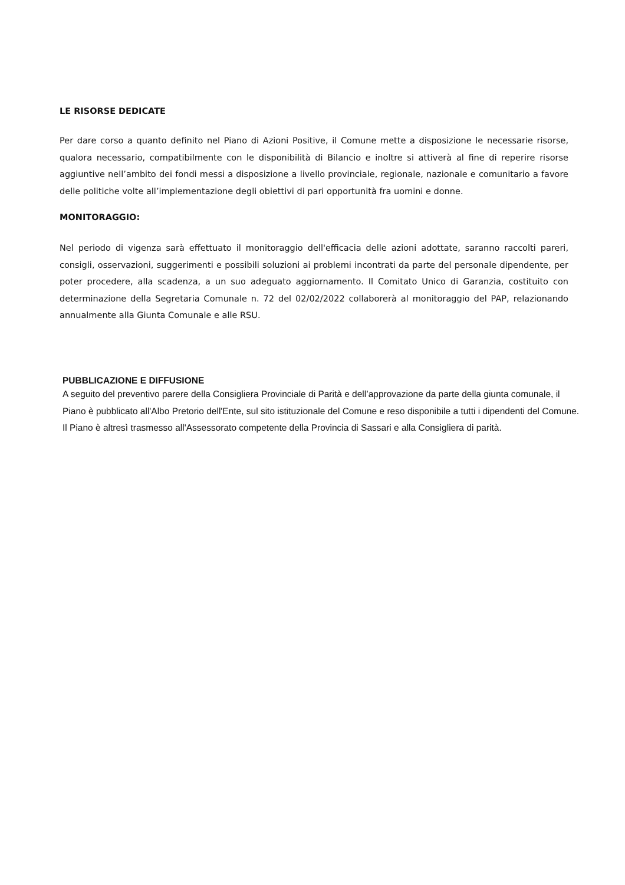LE RISORSE DEDICATE
Per dare corso a quanto definito nel Piano di Azioni Positive, il Comune mette a disposizione le necessarie risorse, qualora necessario, compatibilmente con le disponibilità di Bilancio e inoltre si attiverà al fine di reperire risorse aggiuntive nell’ambito dei fondi messi a disposizione a livello provinciale, regionale, nazionale e comunitario a favore delle politiche volte all’implementazione degli obiettivi di pari opportunità fra uomini e donne.
MONITORAGGIO:
Nel periodo di vigenza sarà effettuato il monitoraggio dell'efficacia delle azioni adottate, saranno raccolti pareri, consigli, osservazioni, suggerimenti e possibili soluzioni ai problemi incontrati da parte del personale dipendente, per poter procedere, alla scadenza, a un suo adeguato aggiornamento. Il Comitato Unico di Garanzia, costituito con determinazione della Segretaria Comunale n. 72 del 02/02/2022 collaborerà al monitoraggio del PAP, relazionando annualmente alla Giunta Comunale e alle RSU.
PUBBLICAZIONE E DIFFUSIONE
A seguito del preventivo parere della Consigliera Provinciale di Parità e dell’approvazione da parte della giunta comunale, il Piano è pubblicato all'Albo Pretorio dell'Ente, sul sito istituzionale del Comune e reso disponibile a tutti i dipendenti del Comune.
Il Piano è altresì trasmesso all'Assessorato competente della Provincia di Sassari e alla Consigliera di parità.